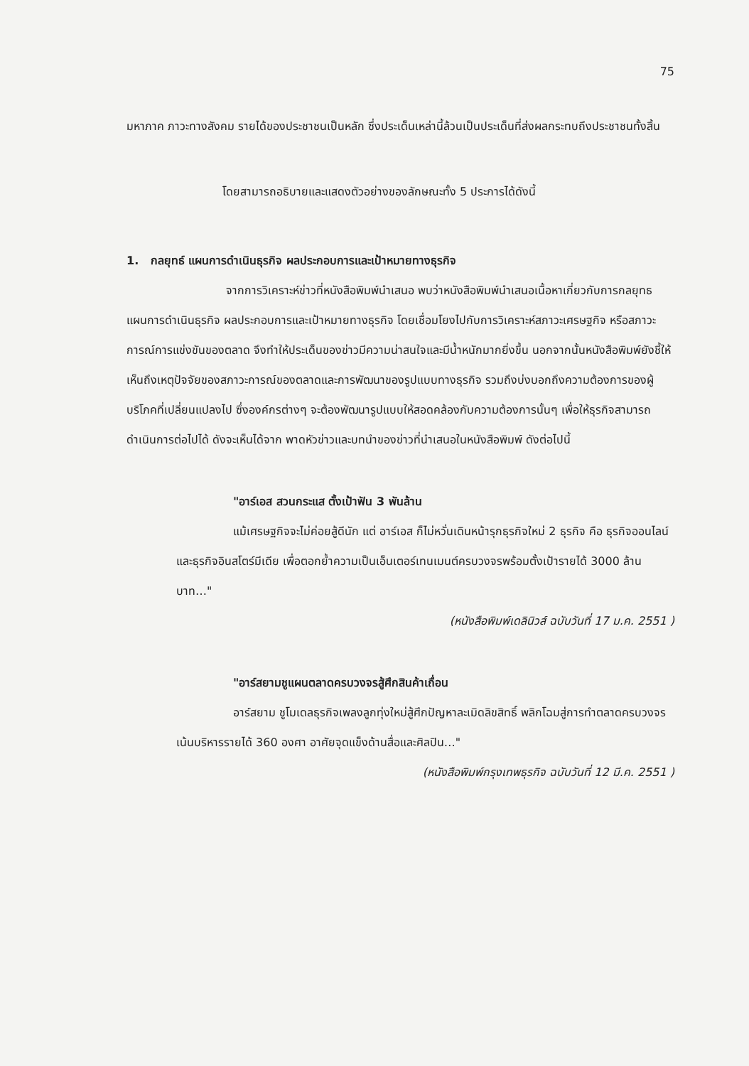75
มหาภาค ภาวะทางสังคม รายได้ของประชาชนเป็นหลัก ซึ่งประเด็นเหล่านี้ล้วนเป็นประเด็นที่ส่งผลกระทบถึงประชาชนทั้งสิ้น
โดยสามารถอธิบายและแสดงตัวอย่างของลักษณะทั้ง 5 ประการได้ดังนี้
1. กลยุทธ์ แผนการดำเนินธุรกิจ ผลประกอบการและเป้าหมายทางธุรกิจ
จากการวิเคราะห์ข่าวที่หนังสือพิมพ์นำเสนอ พบว่าหนังสือพิมพ์นำเสนอเนื้อหาเกี่ยวกับการกลยุทธ แผนการดำเนินธุรกิจ ผลประกอบการและเป้าหมายทางธุรกิจ โดยเชื่อมโยงไปกับการวิเคราะห์สภาวะเศรษฐกิจ หรือสภาวะการณ์การแข่งขันของตลาด จึงทำให้ประเด็นของข่าวมีความน่าสนใจและมีน้ำหนักมากยิ่งขึ้น นอกจากนั้นหนังสือพิมพ์ยังชี้ให้เห็นถึงเหตุปัจจัยของสภาวะการณ์ของตลาดและการพัฒนาของรูปแบบทางธุรกิจ รวมถึงบ่งบอกถึงความต้องการของผู้บริโภคที่เปลี่ยนแปลงไป ซึ่งองค์กรต่างๆ จะต้องพัฒนารูปแบบให้สอดคล้องกับความต้องการนั้นๆ เพื่อให้ธุรกิจสามารถดำเนินการต่อไปได้ ดังจะเห็นได้จาก พาดหัวข่าวและบทนำของข่าวที่นำเสนอในหนังสือพิมพ์ ดังต่อไปนี้
"อาร์เอส สวนกระแส ตั้งเป้าฟัน 3 พันล้าน
แม้เศรษฐกิจจะไม่ค่อยสู้ดีนัก แต่ อาร์เอส ก็ไม่หวั่นเดินหน้ารุกธุรกิจใหม่ 2 ธุรกิจ คือ ธุรกิจออนไลน์ และธุรกิจอินสโตร์มีเดีย เพื่อตอกย้ำความเป็นเอ็นเตอร์เทนเมนต์ครบวงจรพร้อมตั้งเป้ารายได้ 3000 ล้านบาท…"
(หนังสือพิมพ์เดลินิวส์ ฉบับวันที่ 17 ม.ค. 2551 )
"อาร์สยามชูแผนตลาดครบวงจรสู้ศึกสินค้าเถื่อน
อาร์สยาม ชูโมเดลธุรกิจเพลงลูกทุ่งใหม่สู้ศึกปัญหาละเมิดลิขสิทธิ์ พลิกโฉมสู่การทำตลาดครบวงจร เน้นบริหารรายได้ 360 องศา อาศัยจุดแข็งด้านสื่อและศิลปิน…"
(หนังสือพิมพ์กรุงเทพธุรกิจ ฉบับวันที่ 12 มี.ค. 2551 )